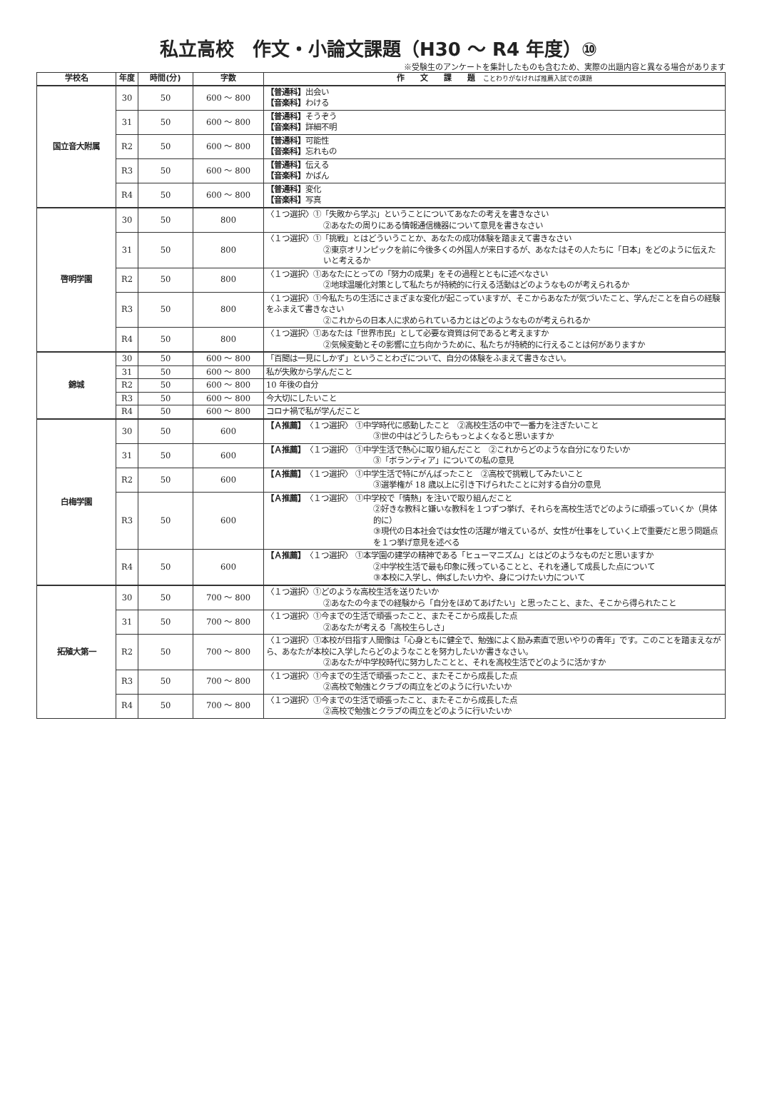私立高校　作文・小論文課題（H30 ～ R4 年度）⑩
※受験生のアンケートを集計したものも含むため、実際の出題内容と異なる場合があります
| 学校名 | 年度 | 時間(分) | 字数 | 作 文 課 題 ことわりがなければ推薦入試での課題 |
| --- | --- | --- | --- | --- |
| 国立音大附属 | 30 | 50 | 600 ～ 800 | 【普通科】 出会い 【音楽科】 わける |
| | 31 | 50 | 600 ～ 800 | 【普通科】 そうぞう 【音楽科】 詳細不明 |
| | R2 | 50 | 600 ～ 800 | 【普通科】 可能性 【音楽科】 忘れもの |
| | R3 | 50 | 600 ～ 800 | 【普通科】 伝える 【音楽科】 かばん |
| | R4 | 50 | 600 ～ 800 | 【普通科】 変化 【音楽科】 写真 |
| 啓明学園 | 30 | 50 | 800 | 〈１つ選択〉①「失敗から学ぶ」ということについてあなたの考えを書きなさい ②あなたの周りにある情報通信機器について意見を書きなさい |
| | 31 | 50 | 800 | 〈１つ選択〉①「挑戦」とはどういうことか、あなたの成功体験を踏まえて書きなさい ②東京オリンピックを前に今後多くの外国人が来日するが、あなたはその人たちに「日本」をどのように伝えたいと考えるか |
| | R2 | 50 | 800 | 〈１つ選択〉①あなたにとっての「努力の成果」をその過程とともに述べなさい ②地球温暖化対策として私たちが持続的に行える活動はどのようなものが考えられるか |
| | R3 | 50 | 800 | 〈１つ選択〉①今私たちの生活にさまざまな変化が起こっていますが、そこからあなたが気づいたこと、学んだことを自らの経験をふまえて書きなさい ②これからの日本人に求められている力とはどのようなものが考えられるか |
| | R4 | 50 | 800 | 〈１つ選択〉①あなたは「世界市民」として必要な資質は何であると考えますか ②気候変動とその影響に立ち向かうために、私たちが持続的に行えることは何がありますか |
| 錦城 | 30 | 50 | 600 ～ 800 | 「百聞は一見にしかず」ということわざについて、自分の体験をふまえて書きなさい。 |
| | 31 | 50 | 600 ～ 800 | 私が失敗から学んだこと |
| | R2 | 50 | 600 ～ 800 | 10 年後の自分 |
| | R3 | 50 | 600 ～ 800 | 今大切にしたいこと |
| | R4 | 50 | 600 ～ 800 | コロナ禍で私が学んだこと |
| 白梅学園 | 30 | 50 | 600 | 【Ａ推薦】 〈１つ選択〉 ①中学時代に感動したこと ②高校生活の中で一番力を注ぎたいこと ③世の中はどうしたらもっとよくなると思いますか |
| | 31 | 50 | 600 | 【Ａ推薦】 〈１つ選択〉 ①中学生活で熱心に取り組んだこと ②これからどのような自分になりたいか ③「ボランティア」についての私の意見 |
| | R2 | 50 | 600 | 【Ａ推薦】 〈１つ選択〉 ①中学生活で特にがんばったこと ②高校で挑戦してみたいこと ③選挙権が 18 歳以上に引き下げられたことに対する自分の意見 |
| | R3 | 50 | 600 | 【Ａ推薦】 〈１つ選択〉 ①中学校で「情熱」を注いで取り組んだこと ②好きな教科と嫌いな教科を１つずつ挙げ、それらを高校生活でどのように頑張っていくか（具体的に） ③現代の日本社会では女性の活躍が増えているが、女性が仕事をしていく上で重要だと思う問題点を１つ挙げ意見を述べる |
| | R4 | 50 | 600 | 【Ａ推薦】 〈１つ選択〉 ①本学園の建学の精神である「ヒューマニズム」とはどのようなものだと思いますか ②中学校生活で最も印象に残っていることと、それを通して成長した点について ③本校に入学し、伸ばしたい力や、身につけたい力について |
| 拓殖大第一 | 30 | 50 | 700 ～ 800 | 〈１つ選択〉①どのような高校生活を送りたいか ②あなたの今までの経験から「自分をほめてあげたい」と思ったこと、また、そこから得られたこと |
| | 31 | 50 | 700 ～ 800 | 〈１つ選択〉①今までの生活で頑張ったこと、またそこから成長した点 ②あなたが考える「高校生らしさ」 |
| | R2 | 50 | 700 ～ 800 | 〈１つ選択〉①本校が目指す人間像は「心身ともに健全で、勉強によく励み素直で思いやりの青年」です。このことを踏まえながら、あなたが本校に入学したらどのようなことを努力したいか書きなさい。 ②あなたが中学校時代に努力したことと、それを高校生活でどのように活かすか |
| | R3 | 50 | 700 ～ 800 | 〈１つ選択〉①今までの生活で頑張ったこと、またそこから成長した点 ②高校で勉強とクラブの両立をどのように行いたいか |
| | R4 | 50 | 700 ～ 800 | 〈１つ選択〉①今までの生活で頑張ったこと、またそこから成長した点 ②高校で勉強とクラブの両立をどのように行いたいか |